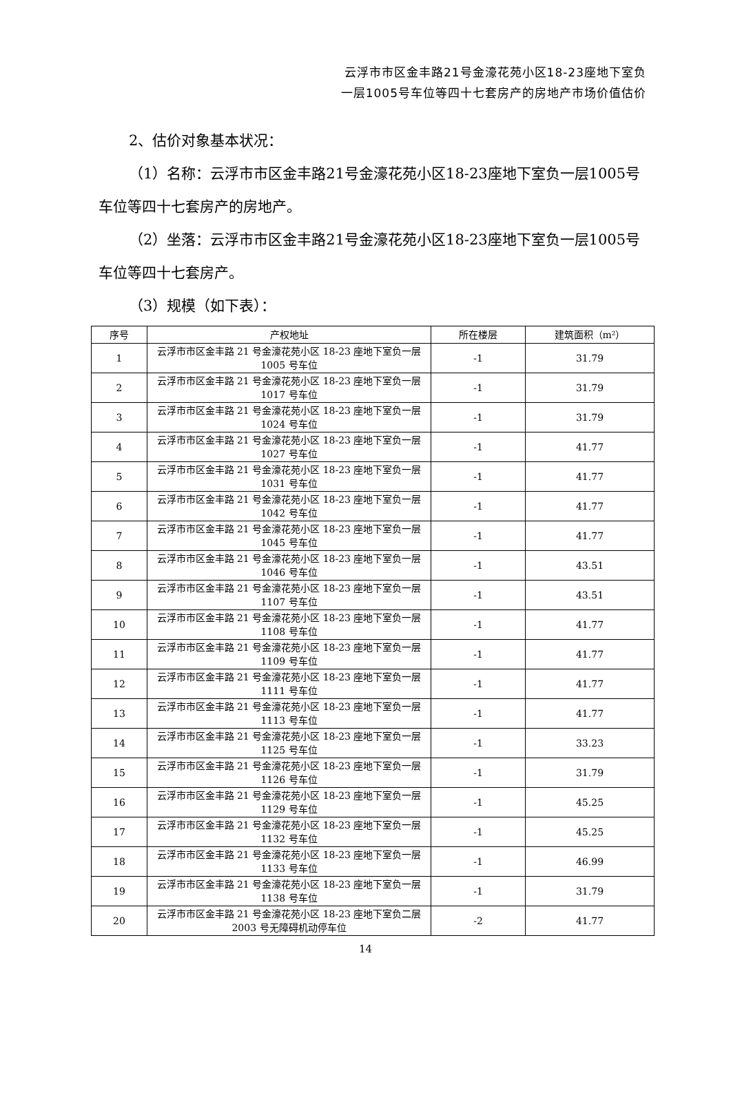云浮市市区金丰路21号金濠花苑小区18-23座地下室负
一层1005号车位等四十七套房产的房地产市场价值估价
2、估价对象基本状况：
（1）名称：云浮市市区金丰路21号金濠花苑小区18-23座地下室负一层1005号车位等四十七套房产的房地产。
（2）坐落：云浮市市区金丰路21号金濠花苑小区18-23座地下室负一层1005号车位等四十七套房产。
（3）规模（如下表）：
| 序号 | 产权地址 | 所在楼层 | 建筑面积（m²） |
| --- | --- | --- | --- |
| 1 | 云浮市市区金丰路 21 号金濠花苑小区 18-23 座地下室负一层 1005 号车位 | -1 | 31.79 |
| 2 | 云浮市市区金丰路 21 号金濠花苑小区 18-23 座地下室负一层 1017 号车位 | -1 | 31.79 |
| 3 | 云浮市市区金丰路 21 号金濠花苑小区 18-23 座地下室负一层 1024 号车位 | -1 | 31.79 |
| 4 | 云浮市市区金丰路 21 号金濠花苑小区 18-23 座地下室负一层 1027 号车位 | -1 | 41.77 |
| 5 | 云浮市市区金丰路 21 号金濠花苑小区 18-23 座地下室负一层 1031 号车位 | -1 | 41.77 |
| 6 | 云浮市市区金丰路 21 号金濠花苑小区 18-23 座地下室负一层 1042 号车位 | -1 | 41.77 |
| 7 | 云浮市市区金丰路 21 号金濠花苑小区 18-23 座地下室负一层 1045 号车位 | -1 | 41.77 |
| 8 | 云浮市市区金丰路 21 号金濠花苑小区 18-23 座地下室负一层 1046 号车位 | -1 | 43.51 |
| 9 | 云浮市市区金丰路 21 号金濠花苑小区 18-23 座地下室负一层 1107 号车位 | -1 | 43.51 |
| 10 | 云浮市市区金丰路 21 号金濠花苑小区 18-23 座地下室负一层 1108 号车位 | -1 | 41.77 |
| 11 | 云浮市市区金丰路 21 号金濠花苑小区 18-23 座地下室负一层 1109 号车位 | -1 | 41.77 |
| 12 | 云浮市市区金丰路 21 号金濠花苑小区 18-23 座地下室负一层 1111 号车位 | -1 | 41.77 |
| 13 | 云浮市市区金丰路 21 号金濠花苑小区 18-23 座地下室负一层 1113 号车位 | -1 | 41.77 |
| 14 | 云浮市市区金丰路 21 号金濠花苑小区 18-23 座地下室负一层 1125 号车位 | -1 | 33.23 |
| 15 | 云浮市市区金丰路 21 号金濠花苑小区 18-23 座地下室负一层 1126 号车位 | -1 | 31.79 |
| 16 | 云浮市市区金丰路 21 号金濠花苑小区 18-23 座地下室负一层 1129 号车位 | -1 | 45.25 |
| 17 | 云浮市市区金丰路 21 号金濠花苑小区 18-23 座地下室负一层 1132 号车位 | -1 | 45.25 |
| 18 | 云浮市市区金丰路 21 号金濠花苑小区 18-23 座地下室负一层 1133 号车位 | -1 | 46.99 |
| 19 | 云浮市市区金丰路 21 号金濠花苑小区 18-23 座地下室负一层 1138 号车位 | -1 | 31.79 |
| 20 | 云浮市市区金丰路 21 号金濠花苑小区 18-23 座地下室负二层 2003 号无障碍机动停车位 | -2 | 41.77 |
14